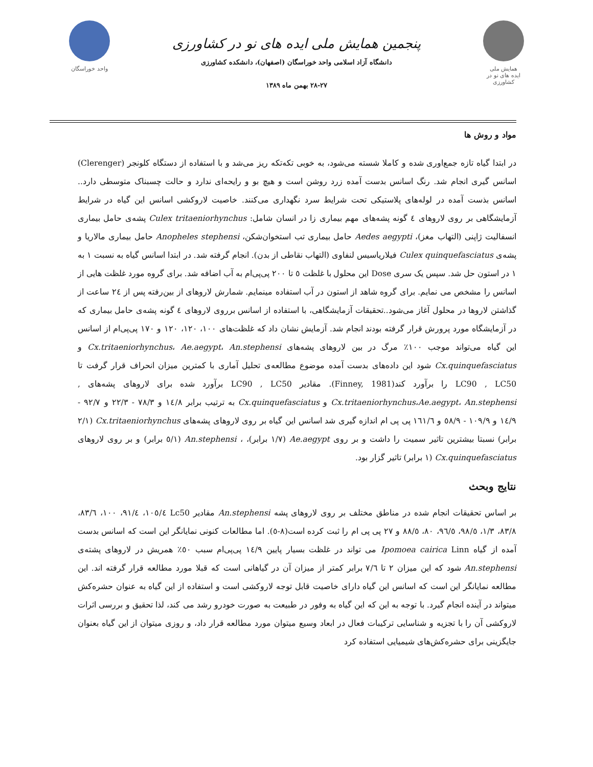همایش ملی
ایده های نو در کشاورزی
پنجمین همایش ملی ایده های نو در کشاورزی
دانشگاه آزاد اسلامی واحد خوراسگان (اصفهان)، دانشکده کشاورزی
۲۸-۲۷ بهمن ماه ۱۳۸۹
واحد خوراسگان
مواد و روش ها
در ابتدا گیاه تازه جمع‌اوری شده و کاملا شسته می‌شود، به خوبی تکه‌تکه ریز می‌شد و با استفاده از دستگاه کلونجر (Clerenger) اسانس گیری انجام شد. رنگ اسانس بدست آمده زرد روشن است و هیچ بو و رایحه‌ای ندارد و حالت چسبناک متوسطی دارد.. اسانس بذست آمده در لوله‌های پلاستیکی تحت شرایط سرد نگهداری می‌کنند. خاصیت لاروکشی اسانس این گیاه در شرایط آزمایشگاهی بر روی لاروهای ٤ گونه پشه‌های مهم بیماری زا در انسان شامل: Culex tritaeniorhynchus پشه‌ی حامل بیماری انسفالیت ژاپنی (التهاب مغز)، Aedes aegypti حامل بیماری تب استخوان‌شکن، Anopheles stephensi حامل بیماری مالاریا و پشه‌ی Culex quinquefasciatus فیلاریاسیس لنفاوی (التهاب نقاطی از بدن). انجام گرفته شد. در ابتدا اسانس گیاه به نسبت ۱ به ۱ در استون حل شد. سپس یک سری Dose این محلول با غلظت ٥ تا ۲۰۰ پی‌پی‌ام به آب اضافه شد. برای گروه مورد غلظت هایی از اسانس را مشخص می نمایم. برای گروه شاهد از استون در آب استفاده مینمایم. شمارش لاروهای از بین‌رفته پس از ٢٤ ساعت از گذاشتن لاروها در محلول آغاز می‌شود..تحقیقات آزمایشگاهی، با استفاده از اسانس برروی لاروهای ٤ گونه پشه‌ی حامل بیماری که در آزمایشگاه مورد پرورش قرار گرفته بودند انجام شد. آزمایش نشان داد که غلظت‌های ۱۰۰، ۱۲۰، ۱۲۰ و ۱۷۰ پی‌پی‌ام از اسانس این گیاه می‌تواند موجب ۱۰۰٪ مرگ در بین لاروهای پشه‌های Cx.tritaeniorhynchus، Ae.aegypt، An.stephensi و Cx.quinquefasciatus شود این داده‌های بدست آمده موضوع مطالعه‌ی تحلیل آماری با کمترین میزان انحراف قرار گرفت تا LC90 , LC50 را برآورد کند(Finney, 1981). مقادیر LC90 , LC50 برآورد شده برای لاروهای پشه‌های , Cx.tritaeniorhynchus،Ae.aegypt، An.stephensi و Cx.quinquefasciatus به ترتیب برابر ١٤/٨ و ٧٨/٣ - ٢٢/٣ و ٩٢/٧ - ١٤/٩ و ١٠٩/٩ - ٥٨/٩ و ١٦١/٦ پی پی ام اندازه گیری شد اسانس این گیاه بر روی لاروهای پشه‌های Cx.tritaeniorhynchus (۲/۱ برابر) نسبتا بیشترین تاثیر سمیت را داشت و بر روی Ae.aegypt (۱/۷ برابر)، ، An.stephensi (۱/٥ برابر) و بر روی لاروهای Cx.quinquefasciatus (۱ برابر) تاثیر گزار بود.
نتایج وبحث
بر اساس تحقیقات انجام شده در مناطق مختلف بر روی لاروهای پشه An.stephensi مقادیر Lc50 ١٠٥/٤، ٩١/٤، ١٠٠، ٨٣/٦، ٨٣/٨، ١/٣، ٩٨/٥، ٩٦/٥، ٨٠، ٨٨/٥ و ٢٧ پی پی ام را ثبت کرده است(٨-٥). اما مطالعات کنونی نمایانگر این است که اسانس بدست آمده از گیاه Ipomoea cairica Linn می تواند در غلظت بسیار پایین ١٤/٩ پی‌پی‌ام سبب ٥٠٪ همریش در لاروهای پشته‌ی An.stephensi شود که این میزان ٢ تا ٧/٦ برابر کمتر از میزان آن در گیاهانی است که قبلا مورد مطالعه قرار گرفته اند. این مطالعه نمایانگر این است که اسانس این گیاه دارای خاصیت قابل توجه لاروکشی است و استفاده از این گیاه به عنوان حشره‌کش میتواند در آینده انجام گیرد. با توجه به این که این گیاه به وفور در طبیعت به صورت خودرو رشد می کند، لذا تحقیق و بررسی اثرات لاروکشی آن را با تجزیه و شناسایی ترکیبات فعال در ابعاد وسیع میتوان مورد مطالعه قرار داد، و روزی میتوان از این گیاه بعنوان جایگزینی برای حشره‌کش‌های شیمیایی استفاده کرد